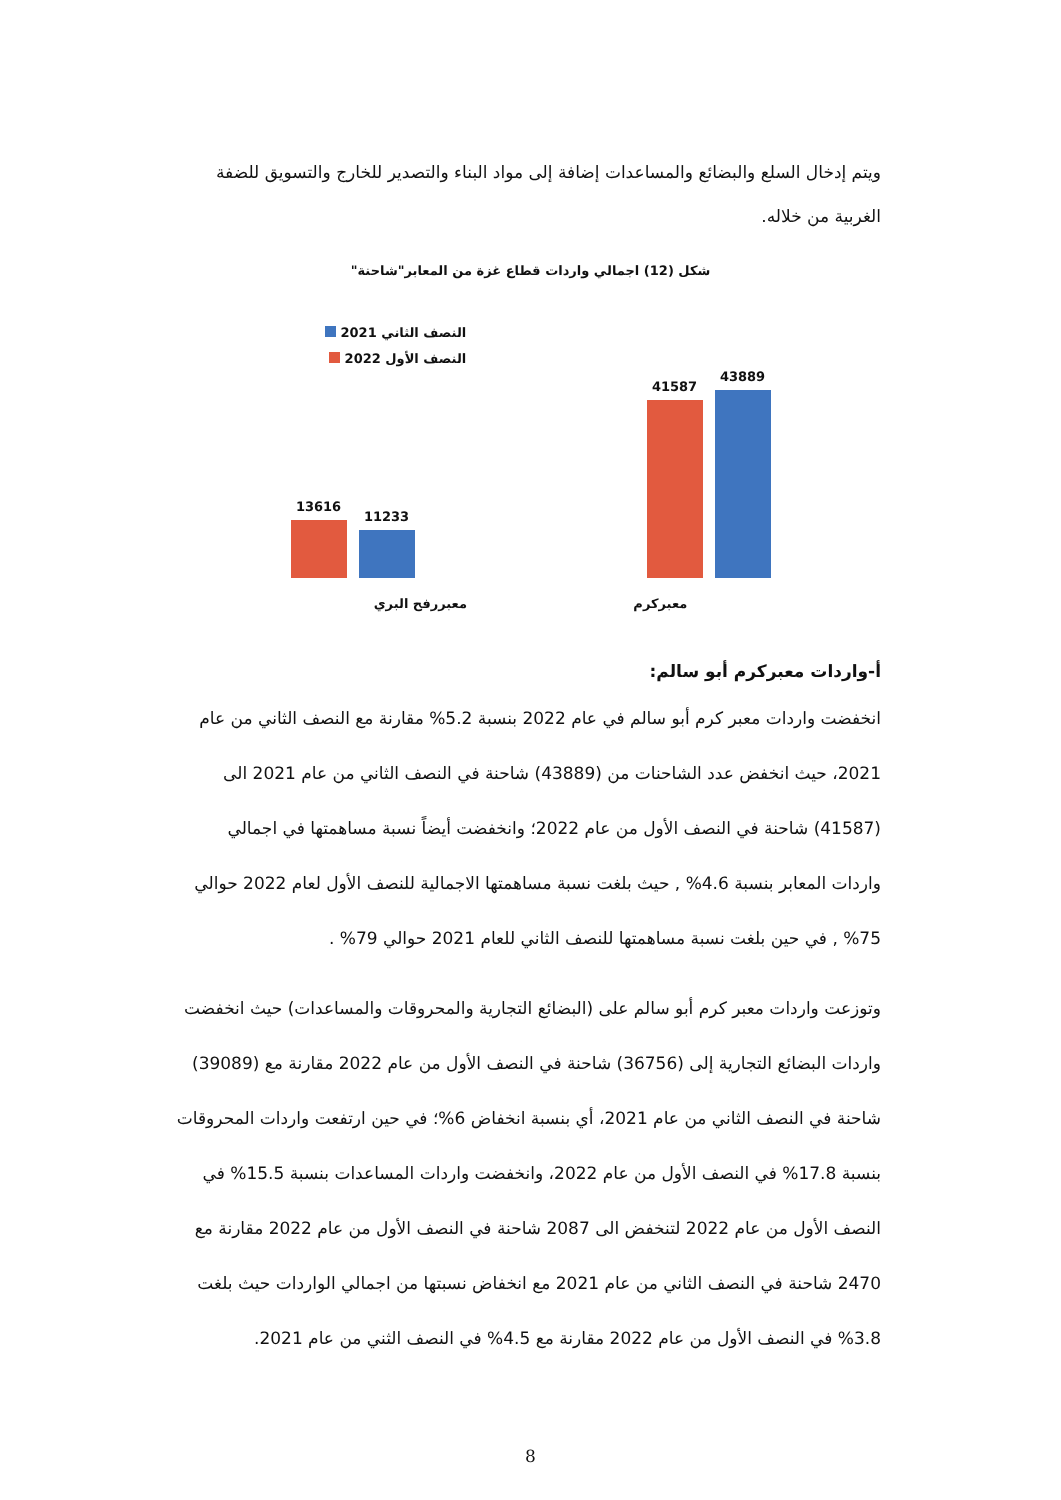ويتم إدخال السلع والبضائع والمساعدات إضافة إلى مواد البناء والتصدير للخارج والتسويق للضفة الغربية من خلاله.
شكل (12) اجمالي واردات قطاع غزة من المعابر"شاحنة"
43889
41587
11233
13616
معبركرم معبررفح البري
النصف الثاني 2021
النصف الأول 2022
أ-واردات معبركرم أبو سالم:
انخفضت واردات معبر كرم أبو سالم في عام 2022 بنسبة 5.2% مقارنة مع النصف الثاني من عام 2021، حيث انخفض عدد الشاحنات من (43889) شاحنة في النصف الثاني من عام 2021 الى (41587) شاحنة في النصف الأول من عام 2022؛ وانخفضت أيضاً نسبة مساهمتها في اجمالي واردات المعابر بنسبة 4.6% , حيث بلغت نسبة مساهمتها الاجمالية للنصف الأول لعام 2022 حوالي 75% , في حين بلغت نسبة مساهمتها للنصف الثاني للعام 2021 حوالي 79% .
وتوزعت واردات معبر كرم أبو سالم على (البضائع التجارية والمحروقات والمساعدات) حيث انخفضت واردات البضائع التجارية إلى (36756) شاحنة في النصف الأول من عام 2022 مقارنة مع (39089) شاحنة في النصف الثاني من عام 2021، أي بنسبة انخفاض 6%؛ في حين ارتفعت واردات المحروقات بنسبة 17.8% في النصف الأول من عام 2022، وانخفضت واردات المساعدات بنسبة 15.5% في النصف الأول من عام 2022 لتنخفض الى 2087 شاحنة في النصف الأول من عام 2022 مقارنة مع 2470 شاحنة في النصف الثاني من عام 2021 مع انخفاض نسبتها من اجمالي الواردات حيث بلغت 3.8% في النصف الأول من عام 2022 مقارنة مع 4.5% في النصف الثني من عام 2021.
8